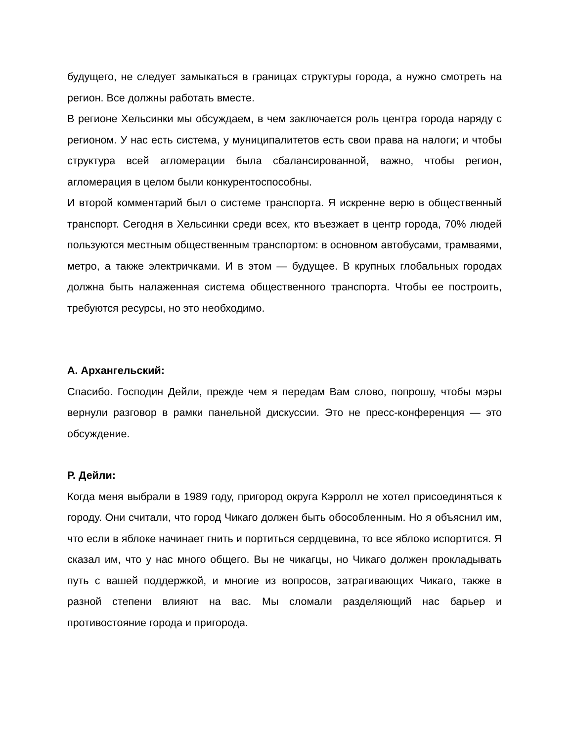будущего, не следует замыкаться в границах структуры города, а нужно смотреть на регион. Все должны работать вместе.
В регионе Хельсинки мы обсуждаем, в чем заключается роль центра города наряду с регионом. У нас есть система, у муниципалитетов есть свои права на налоги; и чтобы структура всей агломерации была сбалансированной, важно, чтобы регион, агломерация в целом были конкурентоспособны.
И второй комментарий был о системе транспорта. Я искренне верю в общественный транспорт. Сегодня в Хельсинки среди всех, кто въезжает в центр города, 70% людей пользуются местным общественным транспортом: в основном автобусами, трамваями, метро, а также электричками. И в этом — будущее. В крупных глобальных городах должна быть налаженная система общественного транспорта. Чтобы ее построить, требуются ресурсы, но это необходимо.
А. Архангельский:
Спасибо. Господин Дейли, прежде чем я передам Вам слово, попрошу, чтобы мэры вернули разговор в рамки панельной дискуссии. Это не пресс-конференция — это обсуждение.
Р. Дейли:
Когда меня выбрали в 1989 году, пригород округа Кэрролл не хотел присоединяться к городу. Они считали, что город Чикаго должен быть обособленным. Но я объяснил им, что если в яблоке начинает гнить и портиться сердцевина, то все яблоко испортится. Я сказал им, что у нас много общего. Вы не чикагцы, но Чикаго должен прокладывать путь с вашей поддержкой, и многие из вопросов, затрагивающих Чикаго, также в разной степени влияют на вас. Мы сломали разделяющий нас барьер и противостояние города и пригорода.